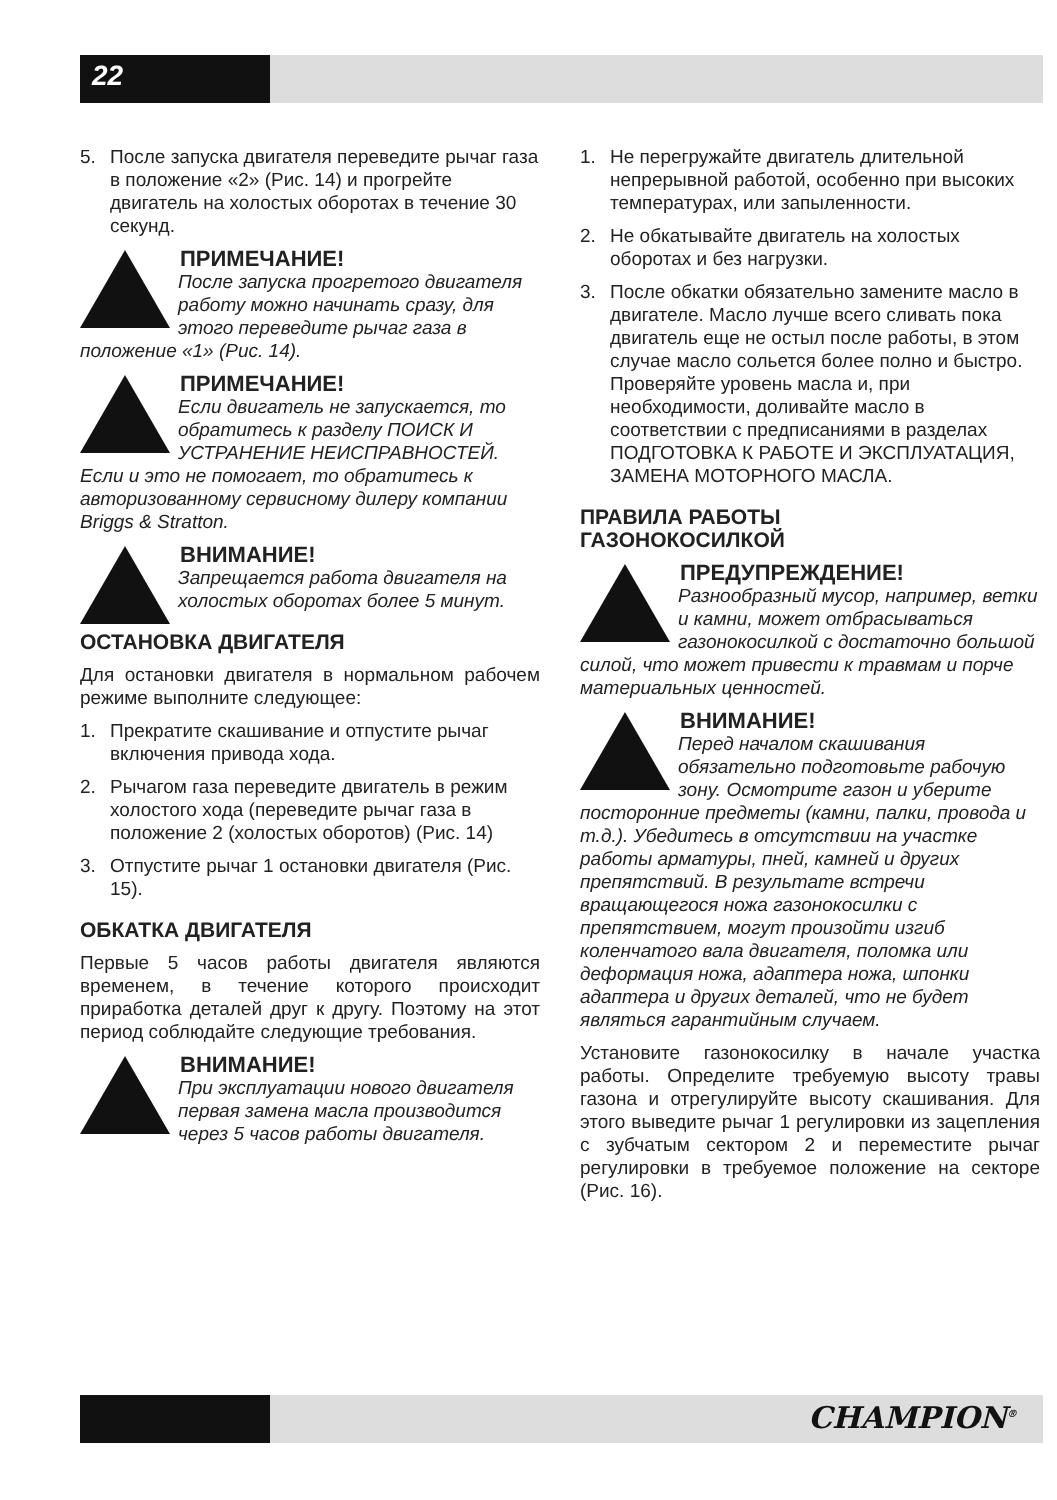22
5. После запуска двигателя переведите рычаг газа в положение «2» (Рис. 14) и прогрейте двигатель на холостых оборотах в течение 30 секунд.
ПРИМЕЧАНИЕ!
После запуска прогретого двигателя работу можно начинать сразу, для этого переведите рычаг газа в положение «1» (Рис. 14).
ПРИМЕЧАНИЕ!
Если двигатель не запускается, то обратитесь к разделу ПОИСК И УСТРАНЕНИЕ НЕИСПРАВНОСТЕЙ. Если и это не помогает, то обратитесь к авторизованному сервисному дилеру компании Briggs & Stratton.
ВНИМАНИЕ!
Запрещается работа двигателя на холостых оборотах более 5 минут.
ОСТАНОВКА ДВИГАТЕЛЯ
Для остановки двигателя в нормальном рабочем режиме выполните следующее:
1. Прекратите скашивание и отпустите рычаг включения привода хода.
2. Рычагом газа переведите двигатель в режим холостого хода (переведите рычаг газа в положение 2 (холостых оборотов) (Рис. 14)
3. Отпустите рычаг 1 остановки двигателя (Рис. 15).
ОБКАТКА ДВИГАТЕЛЯ
Первые 5 часов работы двигателя являются временем, в течение которого происходит приработка деталей друг к другу. Поэтому на этот период соблюдайте следующие требования.
ВНИМАНИЕ!
При эксплуатации нового двигателя первая замена масла производится через 5 часов работы двигателя.
1. Не перегружайте двигатель длительной непрерывной работой, особенно при высоких температурах, или запыленности.
2. Не обкатывайте двигатель на холостых оборотах и без нагрузки.
3. После обкатки обязательно замените масло в двигателе. Масло лучше всего сливать пока двигатель еще не остыл после работы, в этом случае масло сольется более полно и быстро. Проверяйте уровень масла и, при необходимости, доливайте масло в соответствии с предписаниями в разделах ПОДГОТОВКА К РАБОТЕ И ЭКСПЛУАТАЦИЯ, ЗАМЕНА МОТОРНОГО МАСЛА.
ПРАВИЛА РАБОТЫ
ГАЗОНОКОСИЛКОЙ
ПРЕДУПРЕЖДЕНИЕ!
Разнообразный мусор, например, ветки и камни, может отбрасываться газонокосилкой с достаточно большой силой, что может привести к травмам и порче материальных ценностей.
ВНИМАНИЕ!
Перед началом скашивания обязательно подготовьте рабочую зону. Осмотрите газон и уберите посторонние предметы (камни, палки, провода и т.д.). Убедитесь в отсутствии на участке работы арматуры, пней, камней и других препятствий. В результате встречи вращающегося ножа газонокосилки с препятствием, могут произойти изгиб коленчатого вала двигателя, поломка или деформация ножа, адаптера ножа, шпонки адаптера и других деталей, что не будет являться гарантийным случаем.
Установите газонокосилку в начале участка работы. Определите требуемую высоту травы газона и отрегулируйте высоту скашивания. Для этого выведите рычаг 1 регулировки из зацепления с зубчатым сектором 2 и переместите рычаг регулировки в требуемое положение на секторе (Рис. 16).
CHAMPION<sup>®</sup>